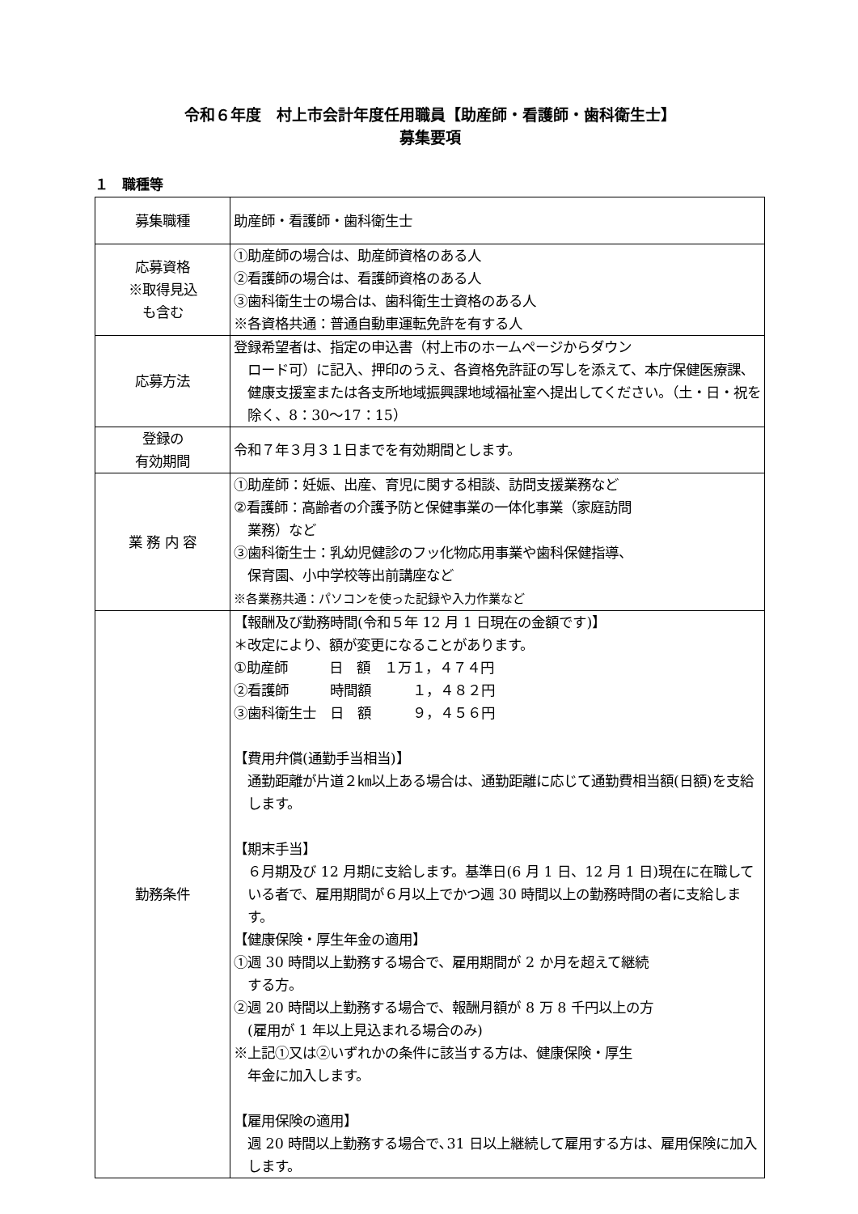令和６年度　村上市会計年度任用職員【助産師・看護師・歯科衛生士】
募集要項
１　職種等
| 募集職種 | 助産師・看護師・歯科衛生士 |
| 応募資格 ※取得見込 も含む | ①助産師の場合は、助産師資格のある人 ②看護師の場合は、看護師資格のある人 ③歯科衛生士の場合は、歯科衛生士資格のある人 ※各資格共通：普通自動車運転免許を有する人 |
| 応募方法 | 登録希望者は、指定の申込書（村上市のホームページからダウン ロード可）に記入、押印のうえ、各資格免許証の写しを添えて、本庁保健医療課､健康支援室または各支所地域振興課地域福祉室へ提出してください。（土・日・祝を除く、8：30～17：15） |
| 登録の 有効期間 | 令和７年３月３１日までを有効期間とします。 |
| 業 務 内 容 | ①助産師：妊娠、出産、育児に関する相談、訪問支援業務など ②看護師：高齢者の介護予防と保健事業の一体化事業（家庭訪問 業務）など ③歯科衛生士：乳幼児健診のフッ化物応用事業や歯科保健指導、 保育園、小中学校等出前講座など ※各業務共通：パソコンを使った記録や入力作業など |
| 勤務条件 | 【報酬及び勤務時間(令和５年 12 月 1 日現在の金額です)】 ＊改定により、額が変更になることがあります。 ①助産師 日 額 １万１，４７４円 ②看護師 時間額 １，４８２円 ③歯科衛生士 日 額 ９，４５６円 【費用弁償(通勤手当相当)】 通勤距離が片道２㎞以上ある場合は、通勤距離に応じて通勤費相当額(日額)を支給します。 【期末手当】 ６月期及び 12 月期に支給します。基準日(6 月 1 日、12 月 1 日)現在に在職している者で、雇用期間が６月以上でかつ週 30 時間以上の勤務時間の者に支給します。 【健康保険・厚生年金の適用】 ①週 30 時間以上勤務する場合で、雇用期間が 2 か月を超えて継続 する方。 ②週 20 時間以上勤務する場合で、報酬月額が 8 万 8 千円以上の方 (雇用が 1 年以上見込まれる場合のみ) ※上記①又は②いずれかの条件に該当する方は、健康保険・厚生 年金に加入します。 【雇用保険の適用】 週 20 時間以上勤務する場合で､31 日以上継続して雇用する方は、雇用保険に加入します。 |